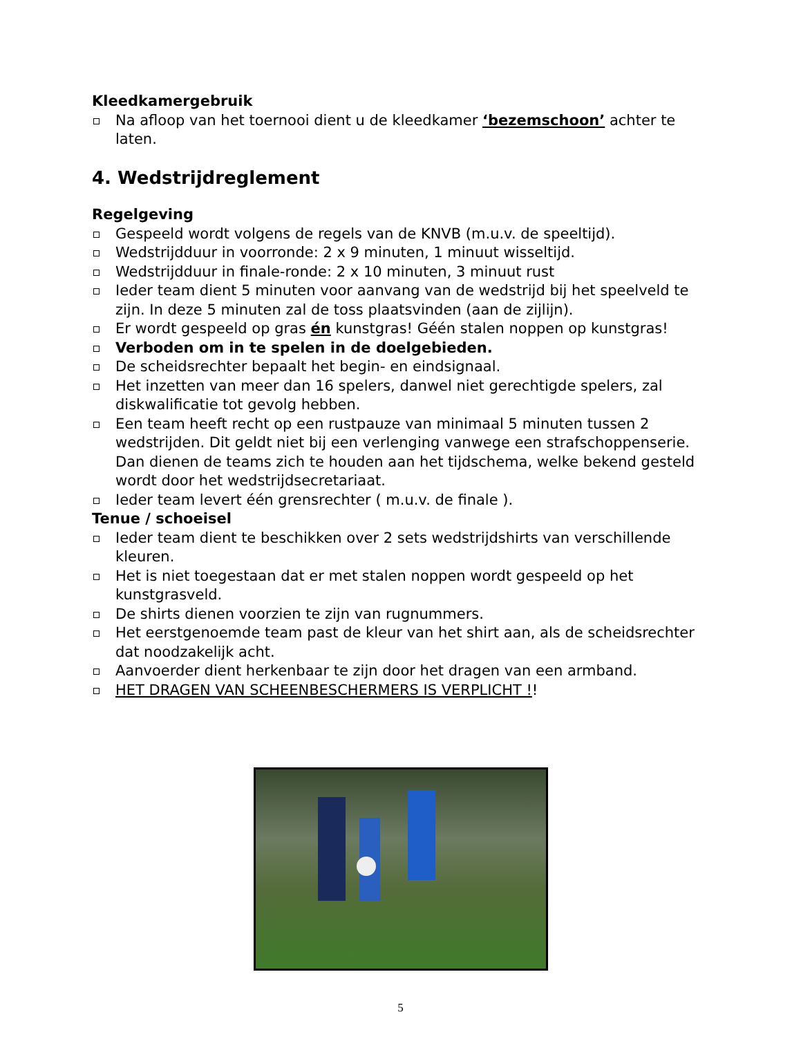Kleedkamergebruik
Na afloop van het toernooi dient u de kleedkamer ‘bezemschoon’ achter te laten.
4. Wedstrijdreglement
Regelgeving
Gespeeld wordt volgens de regels van de KNVB (m.u.v. de speeltijd).
Wedstrijdduur in voorronde: 2 x 9 minuten, 1 minuut wisseltijd.
Wedstrijdduur in finale-ronde: 2 x 10 minuten, 3 minuut rust
Ieder team dient 5 minuten voor aanvang van de wedstrijd bij het speelveld te zijn. In deze 5 minuten zal de toss plaatsvinden (aan de zijlijn).
Er wordt gespeeld op gras én kunstgras! Géén stalen noppen op kunstgras!
Verboden om in te spelen in de doelgebieden.
De scheidsrechter bepaalt het begin- en eindsignaal.
Het inzetten van meer dan 16 spelers, danwel niet gerechtigde spelers, zal diskwalificatie tot gevolg hebben.
Een team heeft recht op een rustpauze van minimaal 5 minuten tussen 2 wedstrijden. Dit geldt niet bij een verlenging vanwege een strafschoppenserie. Dan dienen de teams zich te houden aan het tijdschema, welke bekend gesteld wordt door het wedstrijdsecretariaat.
Ieder team levert één grensrechter ( m.u.v. de finale ).
Tenue / schoeisel
Ieder team dient te beschikken over 2 sets wedstrijdshirts van verschillende kleuren.
Het is niet toegestaan dat er met stalen noppen wordt gespeeld op het kunstgrasveld.
De shirts dienen voorzien te zijn van rugnummers.
Het eerstgenoemde team past de kleur van het shirt aan, als de scheidsrechter dat noodzakelijk acht.
Aanvoerder dient herkenbaar te zijn door het dragen van een armband.
HET DRAGEN VAN SCHEENBESCHERMERS IS VERPLICHT !!
5